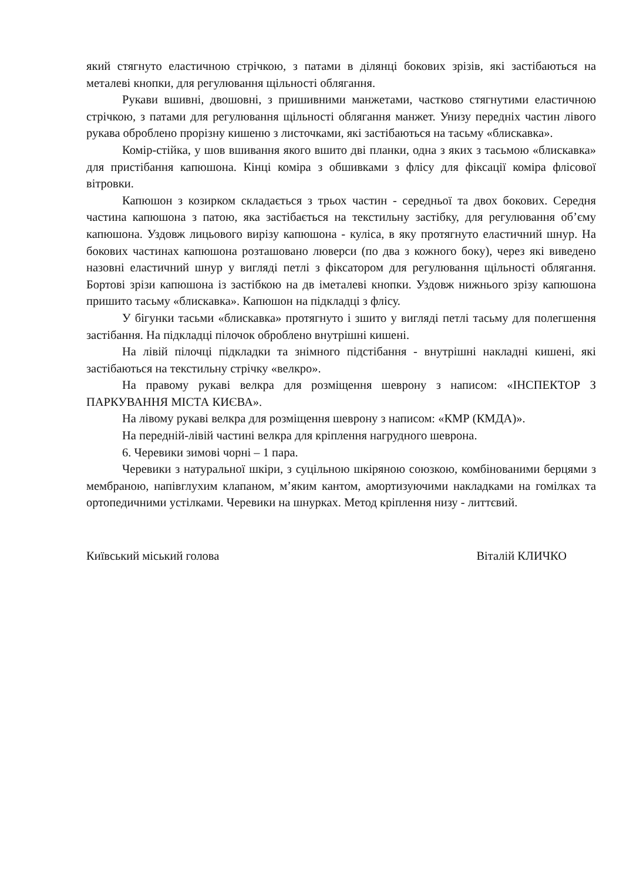який стягнуто еластичною стрічкою, з патами в ділянці бокових зрізів, які застібаються на металеві кнопки, для регулювання щільності облягання.
Рукави вшивні, двошовні, з пришивними манжетами, частково стягнутими еластичною стрічкою, з патами для регулювання щільності облягання манжет. Унизу передніх частин лівого рукава оброблено прорізну кишеню з листочками, які застібаються на тасьму «блискавка».
Комір-стійка, у шов вшивання якого вшито дві планки, одна з яких з тасьмою «блискавка» для пристібання капюшона. Кінці коміра з обшивками з флісу для фіксації коміра флісової вітровки.
Капюшон з козирком складається з трьох частин - середньої та двох бокових. Середня частина капюшона з патою, яка застібається на текстильну застібку, для регулювання об’єму капюшона. Уздовж лицьового вирізу капюшона - куліса, в яку протягнуто еластичний шнур. На бокових частинах капюшона розташовано люверси (по два з кожного боку), через які виведено назовні еластичний шнур у вигляді петлі з фіксатором для регулювання щільності облягання. Бортові зрізи капюшона із застібкою на дв іметалеві кнопки. Уздовж нижнього зрізу капюшона пришито тасьму «блискавка». Капюшон на підкладці з флісу.
У бігунки тасьми «блискавка» протягнуто і зшито у вигляді петлі тасьму для полегшення застібання. На підкладці пілочок оброблено внутрішні кишені.
На лівій пілочці підкладки та знімного підстібання - внутрішні накладні кишені, які застібаються на текстильну стрічку «велкро».
На правому рукаві велкра для розміщення шеврону з написом: «ІНСПЕКТОР З ПАРКУВАННЯ МІСТА КИЄВА».
На лівому рукаві велкра для розміщення шеврону з написом: «КМР (КМДА)».
На передній-лівій частині велкра для кріплення нагрудного шеврона.
6. Черевики зимові чорні – 1 пара.
Черевики з натуральної шкіри, з суцільною шкіряною союзкою, комбінованими берцями з мембраною, напівглухим клапаном, м’яким кантом, амортизуючими накладками на гомілках та ортопедичними устілками. Черевики на шнурках. Метод кріплення низу - литтєвий.
Київський міський голова Віталій КЛИЧКО